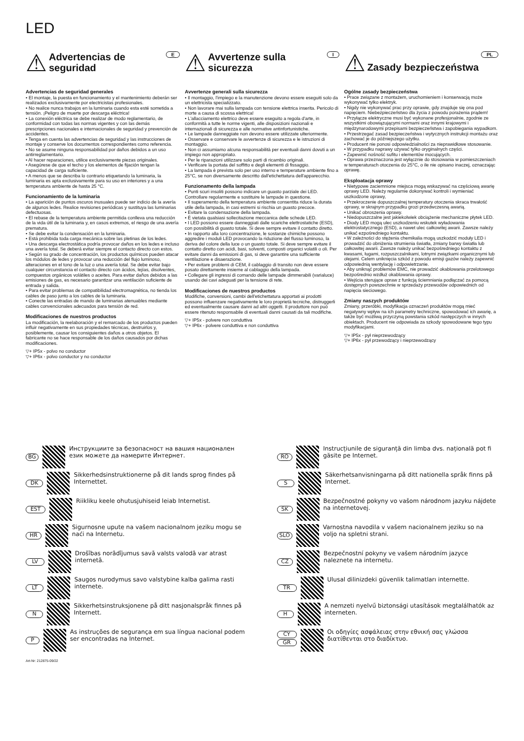LED
E
⚠
Advertencias de seguridad
Advertencias de seguridad generales
• El montaje, la puesta en funcionamiento y el mantenimiento deberán ser realizados exclusivamente por electricistas profesionales.
• No realice nunca trabajos en la luminaria cuando esta esté sometida a tensión. ¡Peligro de muerte por descarga eléctrica!
• La conexión eléctrica se debe realizar de modo reglamentario, de conformidad con todas las normas vigentes y con las demás prescripciones nacionales e internacionales de seguridad y prevención de accidentes.
• Tenga en cuenta las advertencias de seguridad y las instrucciones de montaje y conserve los documentos correspondientes como referencia.
• No se asume ninguna responsabilidad por daños debidos a un uso antirreglamentario.
• Al hacer reparaciones, utilice exclusivamente piezas originales.
• Asegúrese de que el techo y los elementos de fijación tengan la capacidad de carga suficiente.
• A menos que se describa lo contrario etiquetando la luminaria, la luminaria es apta exclusivamente para su uso en interiores y a una temperatura ambiente de hasta 25 °C.
Funcionamiento de la luminaria
• La aparición de puntos oscuros inusuales puede ser indicio de la avería de algunos ledes. Realice revisiones periódicas y sustituya las luminarias defectuosas.
• El rebase de la temperatura ambiente permitida conlleva una reducción de la vida útil de la luminaria y, en casos extremos, el riesgo de una avería prematura.
• Se debe evitar la condensación en la luminaria.
• Está prohibida toda carga mecánica sobre las pletinas de los ledes.
• Una descarga electrostática podría provocar daños en los ledes e incluso una avería total. Se deberá evitar siempre el contacto directo con estos.
• Según su grado de concentración, los productos químicos pueden atacar los módulos de ledes y provocar una reducción del flujo luminoso, alteraciones en el tono de la luz o una avería total. Se debe evitar bajo cualquier circunstancia el contacto directo con ácidos, lejías, disolventes, compuestos orgánicos volátiles o aceites. Para evitar daños debidos a las emisiones de gas, es necesario garantizar una ventilación suficiente de entrada y salida.
• Para evitar problemas de compatibilidad electromagnética, no tienda los cables de paso junto a los cables de la luminaria.
• Conecte las entradas de mando de luminarias atenuables mediante cables convencionales adecuados para tensión de red.
Modificaciones de nuestros productos
La modificación, la reelaboración y el remarcado de los productos pueden influir negativamente en sus propiedades técnicas, destruirlos y, posiblemente, causar los consiguientes daños a otros objetos. El fabricante no se hace responsable de los daños causados por dichas modificaciones.
▽+ IP5x - polvo no conductor
▽+ IP6x - polvo conductor y no conductor
I
⚠
Avvertenze sulla sicurezza
Avvertenze generali sulla sicurezza
• Il montaggio, l'impiego e la manutenzione devono essere eseguiti solo da un elettricista specializzato.
• Non lavorare mai sulla lampada con tensione elettrica inserita. Pericolo di morte a causa di scossa elettrica!
• L'allacciamento elettrico deve essere eseguito a regola d'arte, in conformità a tutte le norme vigenti, alle disposizioni nazionali e internazionali di sicurezza e alle normative antinfortunistiche.
• Le lampade danneggiate non devono essere utilizzate ulteriormente.
• Osservare e conservare le avvertenze di sicurezza e le istruzioni di montaggio.
• Non ci assumiamo alcuna responsabilità per eventuali danni dovuti a un impiego non appropriato.
• Per le riparazioni utilizzare solo parti di ricambio originali.
• Verificare la portata del soffitto e degli elementi di fissaggio.
• La lampada è prevista solo per uso interno e temperature ambiente fino a 25°C, se non diversamente descritto dall'etichettatura dell'apparecchio.
Funzionamento della lampada
• Punti scuri insoliti possono indicare un guasto parziale dei LED. Controllare regolarmente e sostituire le lampade in questione.
• Il superamento della temperatura ambiente consentita riduce la durata utile della lampada, in casi estremi si rischia un guasto precoce.
• Evitare la condensazione della lampada.
• È vietata qualsiasi sollecitazione meccanica delle schede LED.
• I LED possono essere danneggiati dalle scariche elettrostatiche (ESD), con possibilità di guasto totale. Si deve sempre evitare il contatto diretto.
• In rapporto alla loro concentrazione, le sostanze chimiche possono aggredire i moduli LED provocando la riduzione del flusso luminoso, la deriva del colore della luce o un guasto totale. Si deve sempre evitare il contatto diretto con acidi, basi, solventi, composti organici volatili o oli. Per evitare danni da emissioni di gas, si deve garantire una sufficiente ventilazione e disaerazione.
• Per evitare problemi di CEM, il cablaggio di transito non deve essere posato direttamente insieme al cablaggio della lampada.
• Collegare gli ingressi di comando delle lampade dimmerabili (varialuce) usando dei cavi adeguati per la tensione di rete.
Modificaciones de nuestros productos
Modifiche, conversioni, cambi dell'etichettatura apportati ai prodotti possono influenzare negativamente le loro proprietà tecniche, distruggerli ed eventualmente causare danni ad altri oggetti. Il produttore non può essere ritenuto responsabile di eventuali danni causati da tali modifiche.
▽+ IP5x - polvere non conduttiva
▽+ IP6x - polvere conduttiva e non conduttiva
PL
⚠
Zasady bezpieczeństwa
Ogólne zasady bezpieczeństwa
• Prace związane z montażem, uruchomieniem i konserwacją może wykonywać tylko elektryk.
• Nigdy nie wykonywać prac przy oprawie, gdy znajduje się ona pod napięciem. Niebezpieczeństwo dla życia z powodu porażenia prądem!
• Przyłącze elektryczne musi być wykonane profesjonalnie, zgodnie ze wszystkimi obowiązującymi normami oraz innymi krajowymi i międzynarodowymi przepisami bezpieczeństwa i zapobiegania wypadkom.
• Przestrzegać zasad bezpieczeństwa i wytycznych instrukcji montażu oraz zachować je do późniejszego użytku.
• Producent nie ponosi odpowiedzialności za nieprawidłowe stosowanie.
• W przypadku naprawy używać tylko oryginalnych części.
• Zapewnić nośność sufitu i elementów mocujących.
• Oprawa przeznaczona jest wyłącznie do stosowania w pomieszczeniach w temperaturach otoczenia do 25°C, o ile nie opisano inaczej, oznaczając oprawę.
Eksploatacja oprawy
• Nietypowe zaciemnione miejsca mogą wskazywać na częściową awarię oprawy LED. Należy regularnie dokonywać kontroli i wymieniać uszkodzone oprawy,
• Przekroczenie dopuszczalnej temperatury otoczenia skraca trwałość oprawy, w skrajnym przypadku grozi przedwczesną awarią.
• Unikać obroszenia oprawy.
• Niedopuszczalne jest jakiekolwiek obciążenie mechaniczne płytek LED.
• Diody LED mogą ulec uszkodzeniu wskutek wyładowania elektrostatycznego (ESD), a nawet ulec całkowitej awarii. Zawsze należy unikać ezpośredniego kontaktu.
• W zależności do stężenia chemikalia mogą uszkodzić moduły LED i prowadzić do obniżenia strumienia światła, zmiany barwy światła lub całkowitej awarii. Zawsze należy unikać bezpośredniego kontaktu z kwasami, ługami, rozpuszczalnikami, lotnymi związkami organicznymi lub olejami. Celem uniknięcia szkód z powodu emisji gazów należy zapewnić odpowiednią wentylację i odpowietrzanie.
• Aby uniknąć problemów EMC, nie prowadzić okablowania przelotowego bezpośrednio wzdłuż okablowania oprawy.
• Wejścia sterujące opraw z funkcją ściemniania podłączać za pomocą dostępnych powszechnie w sprzedaży przewodów odpowiednich od napięcia sieciowego.
Zmiany naszych produktów
Zmiany, przeróbki, modyfikacja oznaczeń produktów mogą mieć negatywny wpływ na ich parametry techniczne, spowodować ich awarię, a także być możliwą przyczyną powstania szkód następczych w innych obiektach. Producent nie odpowiada za szkody spowodowane tego typu modyfikacjami.
▽+ IP5x - pył nieprzewodzący
▽+ IP6x - pył przewodzący i nieprzewodzący
BG Инструкциите за безопасност на вашия национален език можете да намерите Интернет.
DK Sikkerhedsinstruktionerne på dit lands sprog findes på Internettet.
EST Riikliku keele ohutusjuhiseid leiab Internetist.
HR Sigurnosne upute na vašem nacionalnom jeziku mogu se naći na Internetu.
LV Drošības norādījumus savā valsts valodā var atrast internetā.
LT Saugos nurodymus savo valstybine kalba galima rasti internete.
N Sikkerhetsinstruksjonene på ditt nasjonalspråk finnes på Internett.
P As instruções de segurança em sua língua nacional podem ser encontradas na Internet.
Art-Nr: 212875-09/22
RO Instrucțiunile de siguranță din limba dvs. națională pot fi găsite pe Internet.
S Säkerhetsanvisningarna på ditt nationella språk finns på Internet.
SK Bezpečnostné pokyny vo vašom národnom jazyku nájdete na internetovej.
SLO Varnostna navodila v vašem nacionalnem jeziku so na voljo na spletni strani.
CZ Bezpečnostní pokyny ve vašem národním jazyce naleznete na internetu.
TR Ulusal dilinizdeki güvenlik talimatları internette.
H A nemzeti nyelvű biztonsági utasítások megtalálhatók az interneten.
CY
GR Οι οδηγίες ασφάλειας στην εθνική σας γλώσσα διατίθενται στο διαδίκτυο.